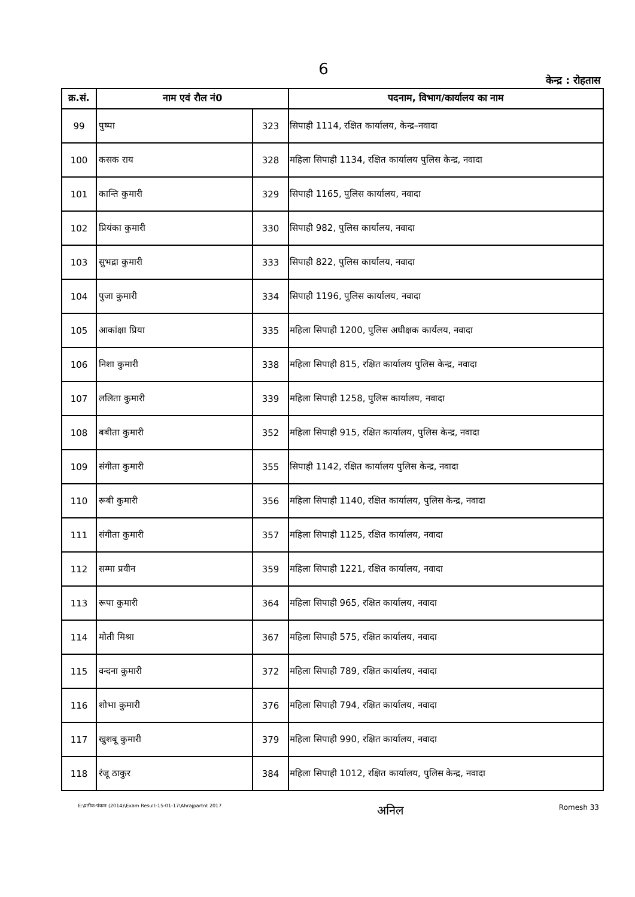6
केन्द्र : रोहतास
| क्र.सं. | नाम एवं रौल नं0 | | पदनाम, विभाग/कार्यालय का नाम |
| --- | --- | --- | --- |
| 99 | पुष्पा | 323 | सिपाही 1114, रक्षित कार्यालय, केन्द्र–नवादा |
| 100 | कसक राय | 328 | महिला सिपाही 1134, रक्षित कार्यालय पुलिस केन्द्र, नवादा |
| 101 | कान्ति कुमारी | 329 | सिपाही 1165, पुलिस कार्यालय, नवादा |
| 102 | प्रियंका कुमारी | 330 | सिपाही 982, पुलिस कार्यालय, नवादा |
| 103 | सुभद्रा कुमारी | 333 | सिपाही 822, पुलिस कार्यालय, नवादा |
| 104 | पुजा कुमारी | 334 | सिपाही 1196, पुलिस कार्यालय, नवादा |
| 105 | आकांक्षा प्रिया | 335 | महिला सिपाही 1200, पुलिस अधीक्षक कार्यलय, नवादा |
| 106 | निशा कुमारी | 338 | महिला सिपाही 815, रक्षित कार्यालय पुलिस केन्द्र, नवादा |
| 107 | ललिता कुमारी | 339 | महिला सिपाही 1258, पुलिस कार्यालय, नवादा |
| 108 | बबीता कुमारी | 352 | महिला सिपाही 915, रक्षित कार्यालय, पुलिस केन्द्र, नवादा |
| 109 | संगीता कुमारी | 355 | सिपाही 1142, रक्षित कार्यालय पुलिस केन्द्र, नवादा |
| 110 | रूबी कुमारी | 356 | महिला सिपाही 1140, रक्षित कार्यालय, पुलिस केन्द्र, नवादा |
| 111 | संगीता कुमारी | 357 | महिला सिपाही 1125, रक्षित कार्यालय, नवादा |
| 112 | सम्मा प्रवीन | 359 | महिला सिपाही 1221, रक्षित कार्यालय, नवादा |
| 113 | रूपा कुमारी | 364 | महिला सिपाही 965, रक्षित कार्यालय, नवादा |
| 114 | मोती मिश्रा | 367 | महिला सिपाही 575, रक्षित कार्यालय, नवादा |
| 115 | वन्दना कुमारी | 372 | महिला सिपाही 789, रक्षित कार्यालय, नवादा |
| 116 | शोभा कुमारी | 376 | महिला सिपाही 794, रक्षित कार्यालय, नवादा |
| 117 | खुशबू कुमारी | 379 | महिला सिपाही 990, रक्षित कार्यालय, नवादा |
| 118 | रंजू ठाकुर | 384 | महिला सिपाही 1012, रक्षित कार्यालय, पुलिस केन्द्र, नवादा |
E:\प्रतीक-पंकज (2014)\Exam Result-15-01-17\Ahrajpartnt 2017
अनिल
Romesh 33